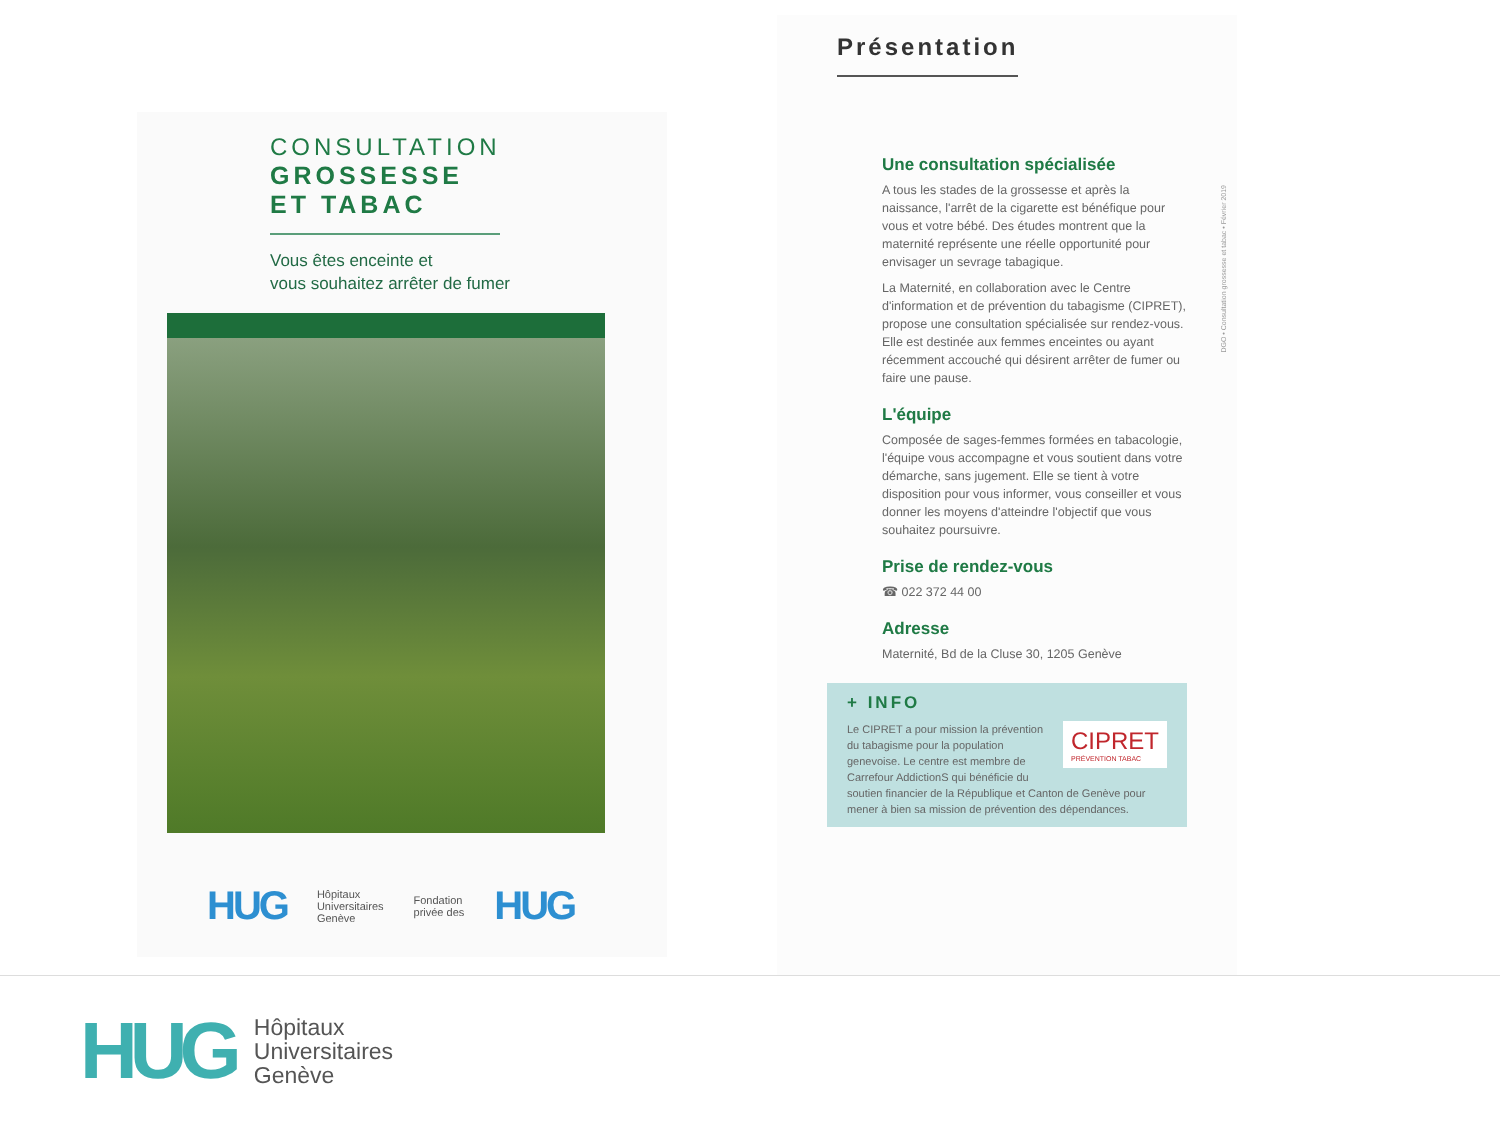CONSULTATION
GROSSESSE
ET TABAC
Vous êtes enceinte et
vous souhaitez arrêter de fumer
HUG Hôpitaux
Universitaires
Genève Fondation
privée des HUG
Présentation
Une consultation spécialisée
A tous les stades de la grossesse et après la naissance, l'arrêt de la cigarette est bénéfique pour vous et votre bébé. Des études montrent que la maternité représente une réelle opportunité pour envisager un sevrage tabagique.
La Maternité, en collaboration avec le Centre d'information et de prévention du tabagisme (CIPRET), propose une consultation spécialisée sur rendez-vous. Elle est destinée aux femmes enceintes ou ayant récemment accouché qui désirent arrêter de fumer ou faire une pause.
L'équipe
Composée de sages-femmes formées en tabacologie, l'équipe vous accompagne et vous soutient dans votre démarche, sans jugement. Elle se tient à votre disposition pour vous informer, vous conseiller et vous donner les moyens d'atteindre l'objectif que vous souhaitez poursuivre.
Prise de rendez-vous
☎ 022 372 44 00
Adresse
Maternité, Bd de la Cluse 30, 1205 Genève
+ INFO
CIPRET
PRÉVENTION TABAC
Le CIPRET a pour mission la prévention du tabagisme pour la population genevoise. Le centre est membre de Carrefour AddictionS qui bénéficie du soutien financier de la République et Canton de Genève pour mener à bien sa mission de prévention des dépendances.
DGO • Consultation grossesse et tabac • Février 2019
HUG Hôpitaux
Universitaires
Genève